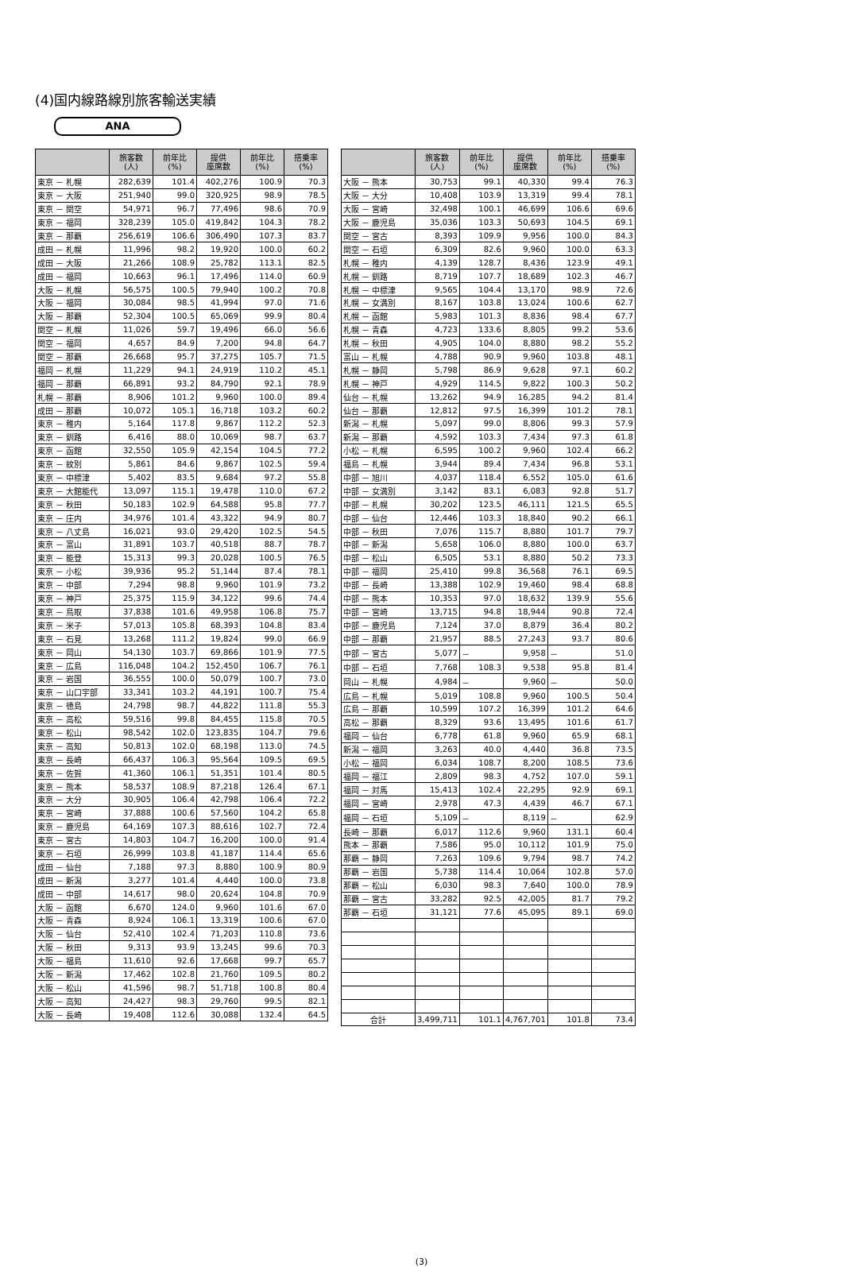(4)国内線路線別旅客輸送実績
ANA
| | 旅客数 (人) | 前年比 (%) | 提供 座席数 | 前年比 (%) | 搭乗率 (%) |
| --- | --- | --- | --- | --- | --- |
| 東京 － 札幌 | 282,639 | 101.4 | 402,276 | 100.9 | 70.3 |
| 東京 － 大阪 | 251,940 | 99.0 | 320,925 | 98.9 | 78.5 |
| 東京 － 関空 | 54,971 | 96.7 | 77,496 | 98.6 | 70.9 |
| 東京 － 福岡 | 328,239 | 105.0 | 419,842 | 104.3 | 78.2 |
| 東京 － 那覇 | 256,619 | 106.6 | 306,490 | 107.3 | 83.7 |
| 成田 － 札幌 | 11,996 | 98.2 | 19,920 | 100.0 | 60.2 |
| 成田 － 大阪 | 21,266 | 108.9 | 25,782 | 113.1 | 82.5 |
| 成田 － 福岡 | 10,663 | 96.1 | 17,496 | 114.0 | 60.9 |
| 大阪 － 札幌 | 56,575 | 100.5 | 79,940 | 100.2 | 70.8 |
| 大阪 － 福岡 | 30,084 | 98.5 | 41,994 | 97.0 | 71.6 |
| 大阪 － 那覇 | 52,304 | 100.5 | 65,069 | 99.9 | 80.4 |
| 関空 － 札幌 | 11,026 | 59.7 | 19,496 | 66.0 | 56.6 |
| 関空 － 福岡 | 4,657 | 84.9 | 7,200 | 94.8 | 64.7 |
| 関空 － 那覇 | 26,668 | 95.7 | 37,275 | 105.7 | 71.5 |
| 福岡 － 札幌 | 11,229 | 94.1 | 24,919 | 110.2 | 45.1 |
| 福岡 － 那覇 | 66,891 | 93.2 | 84,790 | 92.1 | 78.9 |
| 札幌 － 那覇 | 8,906 | 101.2 | 9,960 | 100.0 | 89.4 |
| 成田 － 那覇 | 10,072 | 105.1 | 16,718 | 103.2 | 60.2 |
| 東京 － 稚内 | 5,164 | 117.8 | 9,867 | 112.2 | 52.3 |
| 東京 － 釧路 | 6,416 | 88.0 | 10,069 | 98.7 | 63.7 |
| 東京 － 函館 | 32,550 | 105.9 | 42,154 | 104.5 | 77.2 |
| 東京 － 紋別 | 5,861 | 84.6 | 9,867 | 102.5 | 59.4 |
| 東京 － 中標津 | 5,402 | 83.5 | 9,684 | 97.2 | 55.8 |
| 東京 － 大館能代 | 13,097 | 115.1 | 19,478 | 110.0 | 67.2 |
| 東京 － 秋田 | 50,183 | 102.9 | 64,588 | 95.8 | 77.7 |
| 東京 － 庄内 | 34,976 | 101.4 | 43,322 | 94.9 | 80.7 |
| 東京 － 八丈島 | 16,021 | 93.0 | 29,420 | 102.5 | 54.5 |
| 東京 － 富山 | 31,891 | 103.7 | 40,518 | 88.7 | 78.7 |
| 東京 － 能登 | 15,313 | 99.3 | 20,028 | 100.5 | 76.5 |
| 東京 － 小松 | 39,936 | 95.2 | 51,144 | 87.4 | 78.1 |
| 東京 － 中部 | 7,294 | 98.8 | 9,960 | 101.9 | 73.2 |
| 東京 － 神戸 | 25,375 | 115.9 | 34,122 | 99.6 | 74.4 |
| 東京 － 鳥取 | 37,838 | 101.6 | 49,958 | 106.8 | 75.7 |
| 東京 － 米子 | 57,013 | 105.8 | 68,393 | 104.8 | 83.4 |
| 東京 － 石見 | 13,268 | 111.2 | 19,824 | 99.0 | 66.9 |
| 東京 － 岡山 | 54,130 | 103.7 | 69,866 | 101.9 | 77.5 |
| 東京 － 広島 | 116,048 | 104.2 | 152,450 | 106.7 | 76.1 |
| 東京 － 岩国 | 36,555 | 100.0 | 50,079 | 100.7 | 73.0 |
| 東京 － 山口宇部 | 33,341 | 103.2 | 44,191 | 100.7 | 75.4 |
| 東京 － 徳島 | 24,798 | 98.7 | 44,822 | 111.8 | 55.3 |
| 東京 － 高松 | 59,516 | 99.8 | 84,455 | 115.8 | 70.5 |
| 東京 － 松山 | 98,542 | 102.0 | 123,835 | 104.7 | 79.6 |
| 東京 － 高知 | 50,813 | 102.0 | 68,198 | 113.0 | 74.5 |
| 東京 － 長崎 | 66,437 | 106.3 | 95,564 | 109.5 | 69.5 |
| 東京 － 佐賀 | 41,360 | 106.1 | 51,351 | 101.4 | 80.5 |
| 東京 － 熊本 | 58,537 | 108.9 | 87,218 | 126.4 | 67.1 |
| 東京 － 大分 | 30,905 | 106.4 | 42,798 | 106.4 | 72.2 |
| 東京 － 宮崎 | 37,888 | 100.6 | 57,560 | 104.2 | 65.8 |
| 東京 － 鹿児島 | 64,169 | 107.3 | 88,616 | 102.7 | 72.4 |
| 東京 － 宮古 | 14,803 | 104.7 | 16,200 | 100.0 | 91.4 |
| 東京 － 石垣 | 26,999 | 103.8 | 41,187 | 114.4 | 65.6 |
| 成田 － 仙台 | 7,188 | 97.3 | 8,880 | 100.9 | 80.9 |
| 成田 － 新潟 | 3,277 | 101.4 | 4,440 | 100.0 | 73.8 |
| 成田 － 中部 | 14,617 | 98.0 | 20,624 | 104.8 | 70.9 |
| 大阪 － 函館 | 6,670 | 124.0 | 9,960 | 101.6 | 67.0 |
| 大阪 － 青森 | 8,924 | 106.1 | 13,319 | 100.6 | 67.0 |
| 大阪 － 仙台 | 52,410 | 102.4 | 71,203 | 110.8 | 73.6 |
| 大阪 － 秋田 | 9,313 | 93.9 | 13,245 | 99.6 | 70.3 |
| 大阪 － 福島 | 11,610 | 92.6 | 17,668 | 99.7 | 65.7 |
| 大阪 － 新潟 | 17,462 | 102.8 | 21,760 | 109.5 | 80.2 |
| 大阪 － 松山 | 41,596 | 98.7 | 51,718 | 100.8 | 80.4 |
| 大阪 － 高知 | 24,427 | 98.3 | 29,760 | 99.5 | 82.1 |
| 大阪 － 長崎 | 19,408 | 112.6 | 30,088 | 132.4 | 64.5 |
| | 旅客数 (人) | 前年比 (%) | 提供 座席数 | 前年比 (%) | 搭乗率 (%) |
| --- | --- | --- | --- | --- | --- |
| 大阪 － 熊本 | 30,753 | 99.1 | 40,330 | 99.4 | 76.3 |
| 大阪 － 大分 | 10,408 | 103.9 | 13,319 | 99.4 | 78.1 |
| 大阪 － 宮崎 | 32,498 | 100.1 | 46,699 | 106.6 | 69.6 |
| 大阪 － 鹿児島 | 35,036 | 103.3 | 50,693 | 104.5 | 69.1 |
| 関空 － 宮古 | 8,393 | 109.9 | 9,956 | 100.0 | 84.3 |
| 関空 － 石垣 | 6,309 | 82.6 | 9,960 | 100.0 | 63.3 |
| 札幌 － 稚内 | 4,139 | 128.7 | 8,436 | 123.9 | 49.1 |
| 札幌 － 釧路 | 8,719 | 107.7 | 18,689 | 102.3 | 46.7 |
| 札幌 － 中標津 | 9,565 | 104.4 | 13,170 | 98.9 | 72.6 |
| 札幌 － 女満別 | 8,167 | 103.8 | 13,024 | 100.6 | 62.7 |
| 札幌 － 函館 | 5,983 | 101.3 | 8,836 | 98.4 | 67.7 |
| 札幌 － 青森 | 4,723 | 133.6 | 8,805 | 99.2 | 53.6 |
| 札幌 － 秋田 | 4,905 | 104.0 | 8,880 | 98.2 | 55.2 |
| 富山 － 札幌 | 4,788 | 90.9 | 9,960 | 103.8 | 48.1 |
| 札幌 － 静岡 | 5,798 | 86.9 | 9,628 | 97.1 | 60.2 |
| 札幌 － 神戸 | 4,929 | 114.5 | 9,822 | 100.3 | 50.2 |
| 仙台 － 札幌 | 13,262 | 94.9 | 16,285 | 94.2 | 81.4 |
| 仙台 － 那覇 | 12,812 | 97.5 | 16,399 | 101.2 | 78.1 |
| 新潟 － 札幌 | 5,097 | 99.0 | 8,806 | 99.3 | 57.9 |
| 新潟 － 那覇 | 4,592 | 103.3 | 7,434 | 97.3 | 61.8 |
| 小松 － 札幌 | 6,595 | 100.2 | 9,960 | 102.4 | 66.2 |
| 福島 － 札幌 | 3,944 | 89.4 | 7,434 | 96.8 | 53.1 |
| 中部 － 旭川 | 4,037 | 118.4 | 6,552 | 105.0 | 61.6 |
| 中部 － 女満別 | 3,142 | 83.1 | 6,083 | 92.8 | 51.7 |
| 中部 － 札幌 | 30,202 | 123.5 | 46,111 | 121.5 | 65.5 |
| 中部 － 仙台 | 12,446 | 103.3 | 18,840 | 90.2 | 66.1 |
| 中部 － 秋田 | 7,076 | 115.7 | 8,880 | 101.7 | 79.7 |
| 中部 － 新潟 | 5,658 | 106.0 | 8,880 | 100.0 | 63.7 |
| 中部 － 松山 | 6,505 | 53.1 | 8,880 | 50.2 | 73.3 |
| 中部 － 福岡 | 25,410 | 99.8 | 36,568 | 76.1 | 69.5 |
| 中部 － 長崎 | 13,388 | 102.9 | 19,460 | 98.4 | 68.8 |
| 中部 － 熊本 | 10,353 | 97.0 | 18,632 | 139.9 | 55.6 |
| 中部 － 宮崎 | 13,715 | 94.8 | 18,944 | 90.8 | 72.4 |
| 中部 － 鹿児島 | 7,124 | 37.0 | 8,879 | 36.4 | 80.2 |
| 中部 － 那覇 | 21,957 | 88.5 | 27,243 | 93.7 | 80.6 |
| 中部 － 宮古 | 5,077 | － | 9,958 | － | 51.0 |
| 中部 － 石垣 | 7,768 | 108.3 | 9,538 | 95.8 | 81.4 |
| 岡山 － 札幌 | 4,984 | － | 9,960 | － | 50.0 |
| 広島 － 札幌 | 5,019 | 108.8 | 9,960 | 100.5 | 50.4 |
| 広島 － 那覇 | 10,599 | 107.2 | 16,399 | 101.2 | 64.6 |
| 高松 － 那覇 | 8,329 | 93.6 | 13,495 | 101.6 | 61.7 |
| 福岡 － 仙台 | 6,778 | 61.8 | 9,960 | 65.9 | 68.1 |
| 新潟 － 福岡 | 3,263 | 40.0 | 4,440 | 36.8 | 73.5 |
| 小松 － 福岡 | 6,034 | 108.7 | 8,200 | 108.5 | 73.6 |
| 福岡 － 福江 | 2,809 | 98.3 | 4,752 | 107.0 | 59.1 |
| 福岡 － 対馬 | 15,413 | 102.4 | 22,295 | 92.9 | 69.1 |
| 福岡 － 宮崎 | 2,978 | 47.3 | 4,439 | 46.7 | 67.1 |
| 福岡 － 石垣 | 5,109 | － | 8,119 | － | 62.9 |
| 長崎 － 那覇 | 6,017 | 112.6 | 9,960 | 131.1 | 60.4 |
| 熊本 － 那覇 | 7,586 | 95.0 | 10,112 | 101.9 | 75.0 |
| 那覇 － 静岡 | 7,263 | 109.6 | 9,794 | 98.7 | 74.2 |
| 那覇 － 岩国 | 5,738 | 114.4 | 10,064 | 102.8 | 57.0 |
| 那覇 － 松山 | 6,030 | 98.3 | 7,640 | 100.0 | 78.9 |
| 那覇 － 宮古 | 33,282 | 92.5 | 42,005 | 81.7 | 79.2 |
| 那覇 － 石垣 | 31,121 | 77.6 | 45,095 | 89.1 | 69.0 |
| 合計 | 3,499,711 | 101.1 | 4,767,701 | 101.8 | 73.4 |
(3)